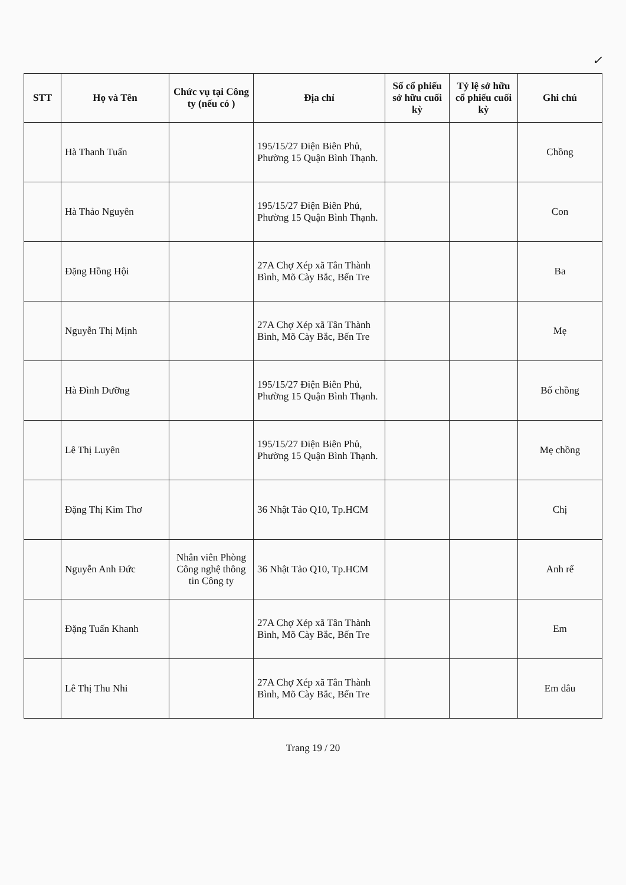✓
| STT | Họ và Tên | Chức vụ tại Công ty (nếu có ) | Địa chỉ | Số cổ phiếu sở hữu cuối kỳ | Tỷ lệ sở hữu cổ phiếu cuối kỳ | Ghi chú |
| --- | --- | --- | --- | --- | --- | --- |
| | Hà Thanh Tuấn | | 195/15/27 Điện Biên Phủ, Phường 15 Quận Bình Thạnh. | | | Chồng |
| | Hà Thảo Nguyên | | 195/15/27 Điện Biên Phủ, Phường 15 Quận Bình Thạnh. | | | Con |
| | Đặng Hồng Hội | | 27A Chợ Xép xã Tân Thành Bình, Mõ Cày Bắc, Bến Tre | | | Ba |
| | Nguyễn Thị Mịnh | | 27A Chợ Xép xã Tân Thành Bình, Mõ Cày Bắc, Bến Tre | | | Mẹ |
| | Hà Đình Dưỡng | | 195/15/27 Điện Biên Phủ, Phường 15 Quận Bình Thạnh. | | | Bố chồng |
| | Lê Thị Luyên | | 195/15/27 Điện Biên Phủ, Phường 15 Quận Bình Thạnh. | | | Mẹ chồng |
| | Đặng Thị Kim Thơ | | 36 Nhật Tảo Q10, Tp.HCM | | | Chị |
| | Nguyễn Anh Đức | Nhân viên Phòng Công nghệ thông tin Công ty | 36 Nhật Tảo Q10, Tp.HCM | | | Anh rể |
| | Đặng Tuấn Khanh | | 27A Chợ Xép xã Tân Thành Bình, Mõ Cày Bắc, Bến Tre | | | Em |
| | Lê Thị Thu Nhi | | 27A Chợ Xép xã Tân Thành Bình, Mõ Cày Bắc, Bến Tre | | | Em dâu |
Trang 19 / 20